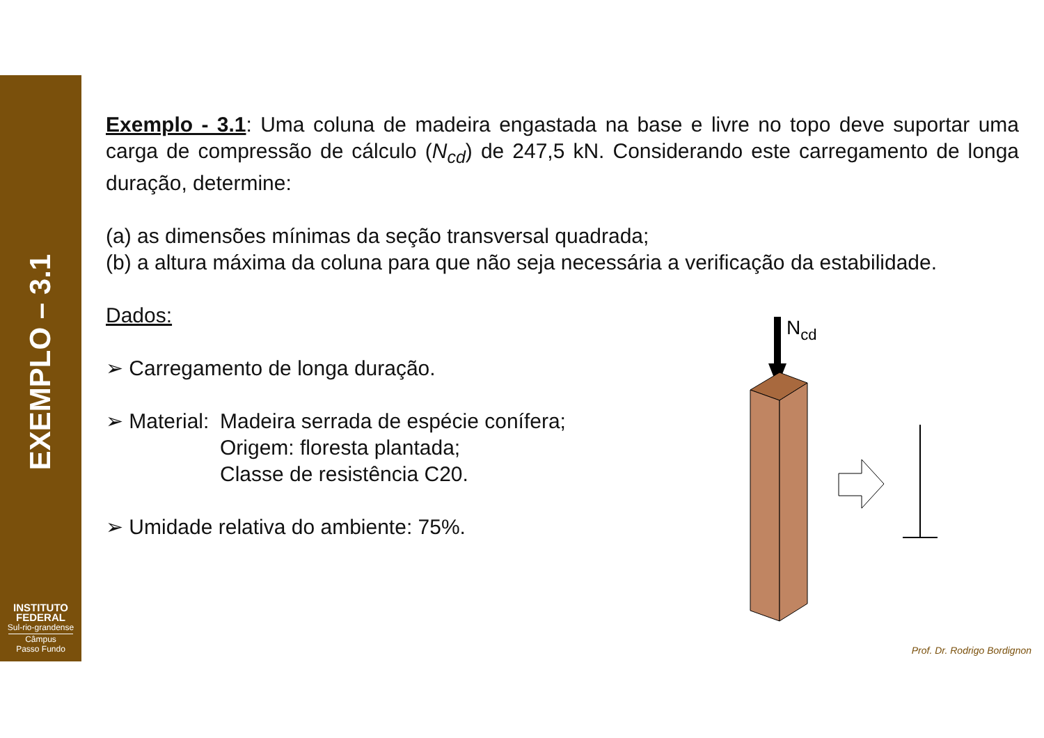EXEMPLO – 3.1
INSTITUTO
FEDERAL
Sul-rio-grandense
Câmpus
Passo Fundo
Exemplo - 3.1: Uma coluna de madeira engastada na base e livre no topo deve suportar uma carga de compressão de cálculo (N<sub>cd</sub>) de 247,5 kN. Considerando este carregamento de longa duração, determine:
(a) as dimensões mínimas da seção transversal quadrada;
(b) a altura máxima da coluna para que não seja necessária a verificação da estabilidade.
Dados:
➢ Carregamento de longa duração.
➢ Material:
Madeira serrada de espécie conífera;
Origem: floresta plantada;
Classe de resistência C20.
➢ Umidade relativa do ambiente: 75%.
Ncd
Prof. Dr. Rodrigo Bordignon